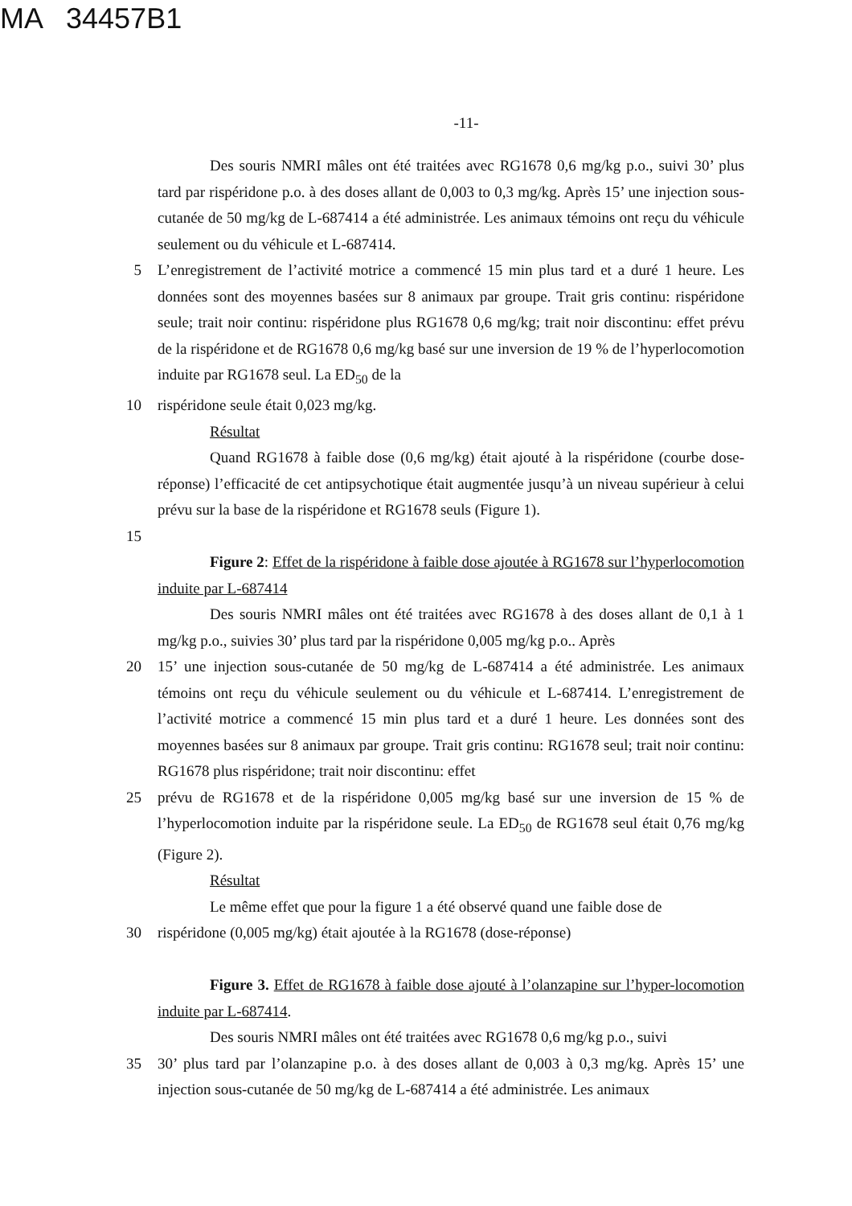MA 34457B1
-11-
Des souris NMRI mâles ont été traitées avec RG1678 0,6 mg/kg p.o., suivi 30’ plus tard par rispéridone p.o. à des doses allant de 0,003 to 0,3 mg/kg. Après 15’ une injection sous-cutanée de 50 mg/kg de L-687414 a été administrée. Les animaux témoins ont reçu du véhicule seulement ou du véhicule et L-687414.
5 L’enregistrement de l’activité motrice a commencé 15 min plus tard et a duré 1 heure. Les données sont des moyennes basées sur 8 animaux par groupe. Trait gris continu: rispéridone seule; trait noir continu: rispéridone plus RG1678 0,6 mg/kg; trait noir discontinu: effet prévu de la rispéridone et de RG1678 0,6 mg/kg basé sur une inversion de 19 % de l’hyperlocomotion induite par RG1678 seul. La ED<sub>50</sub> de la
10 rispéridone seule était 0,023 mg/kg.
Résultat
Quand RG1678 à faible dose (0,6 mg/kg) était ajouté à la rispéridone (courbe dose-réponse) l’efficacité de cet antipsychotique était augmentée jusqu’à un niveau supérieur à celui prévu sur la base de la rispéridone et RG1678 seuls (Figure 1).
15
Figure 2: Effet de la rispéridone à faible dose ajoutée à RG1678 sur l’hyperlocomotion induite par L-687414
Des souris NMRI mâles ont été traitées avec RG1678 à des doses allant de 0,1 à 1 mg/kg p.o., suivies 30’ plus tard par la rispéridone 0,005 mg/kg p.o.. Après
20 15’ une injection sous-cutanée de 50 mg/kg de L-687414 a été administrée. Les animaux témoins ont reçu du véhicule seulement ou du véhicule et L-687414. L’enregistrement de l’activité motrice a commencé 15 min plus tard et a duré 1 heure. Les données sont des moyennes basées sur 8 animaux par groupe. Trait gris continu: RG1678 seul; trait noir continu: RG1678 plus rispéridone; trait noir discontinu: effet
25 prévu de RG1678 et de la rispéridone 0,005 mg/kg basé sur une inversion de 15 % de l’hyperlocomotion induite par la rispéridone seule. La ED<sub>50</sub> de RG1678 seul était 0,76 mg/kg (Figure 2).
Résultat
Le même effet que pour la figure 1 a été observé quand une faible dose de
30 rispéridone (0,005 mg/kg) était ajoutée à la RG1678 (dose-réponse)
Figure 3. Effet de RG1678 à faible dose ajouté à l’olanzapine sur l’hyper-locomotion induite par L-687414.
Des souris NMRI mâles ont été traitées avec RG1678 0,6 mg/kg p.o., suivi
35 30’ plus tard par l’olanzapine p.o. à des doses allant de 0,003 à 0,3 mg/kg. Après 15’ une injection sous-cutanée de 50 mg/kg de L-687414 a été administrée. Les animaux